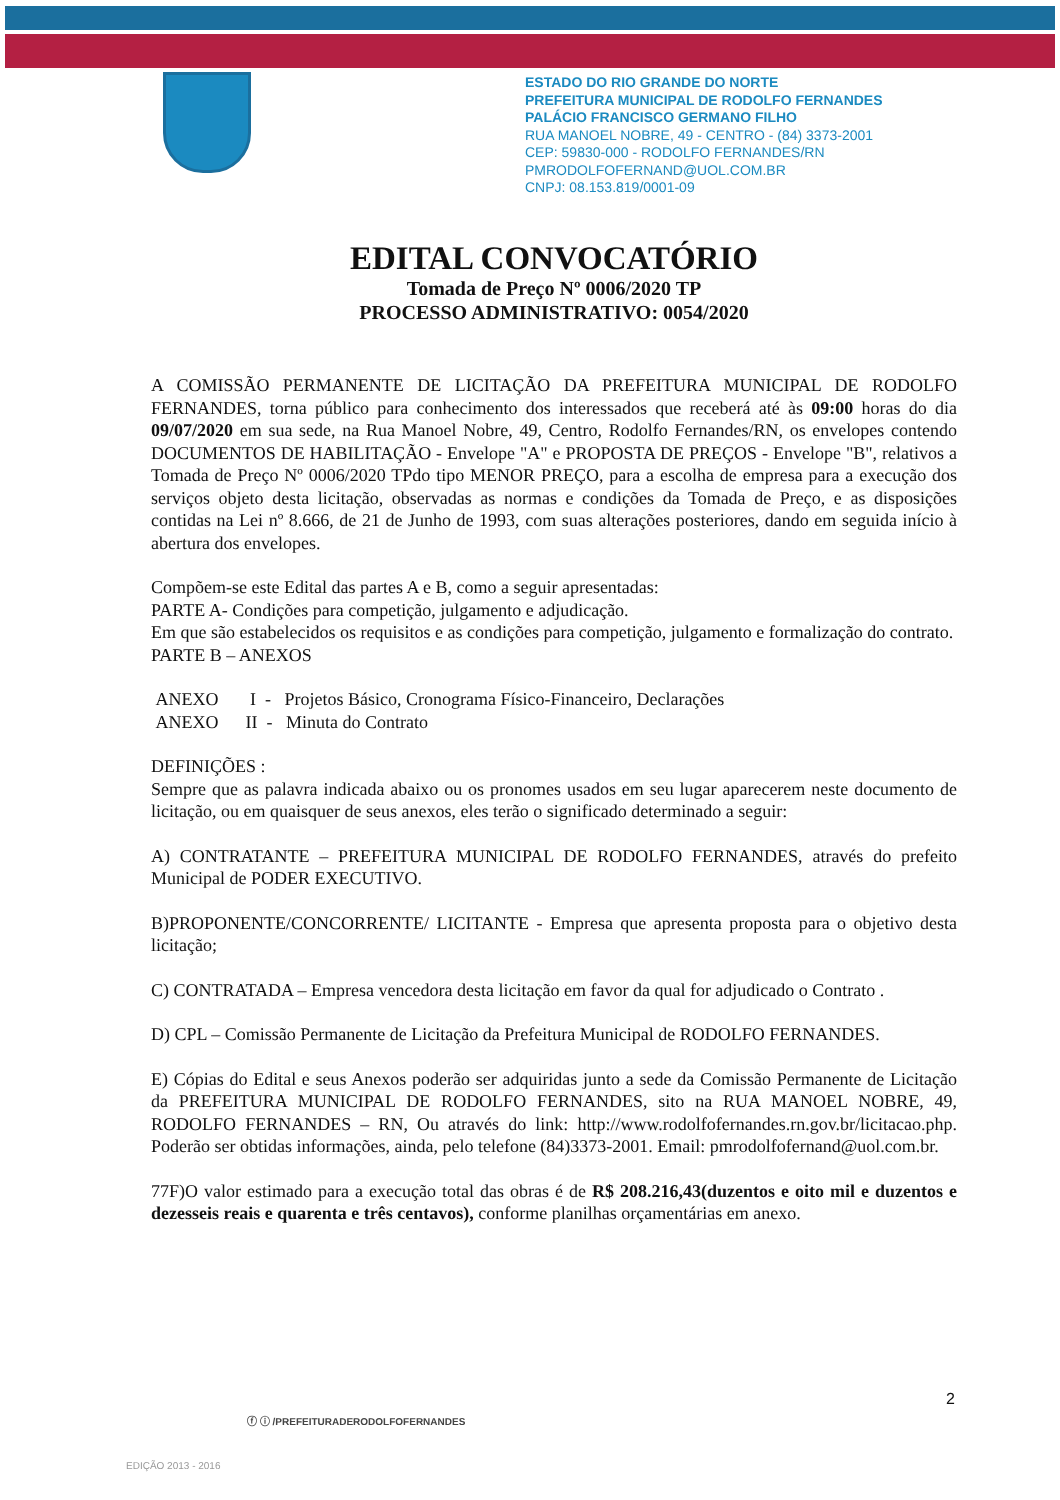ESTADO DO RIO GRANDE DO NORTE
PREFEITURA MUNICIPAL DE RODOLFO FERNANDES
PALÁCIO FRANCISCO GERMANO FILHO
RUA MANOEL NOBRE, 49 - CENTRO - (84) 3373-2001
CEP: 59830-000 - RODOLFO FERNANDES/RN
PMRODOLFOFERNAND@UOL.COM.BR
CNPJ: 08.153.819/0001-09
EDITAL CONVOCATÓRIO
Tomada de Preço Nº 0006/2020 TP
PROCESSO ADMINISTRATIVO: 0054/2020
A COMISSÃO PERMANENTE DE LICITAÇÃO DA PREFEITURA MUNICIPAL DE RODOLFO FERNANDES, torna público para conhecimento dos interessados que receberá até às 09:00 horas do dia 09/07/2020 em sua sede, na Rua Manoel Nobre, 49, Centro, Rodolfo Fernandes/RN, os envelopes contendo DOCUMENTOS DE HABILITAÇÃO - Envelope "A" e PROPOSTA DE PREÇOS - Envelope "B", relativos a Tomada de Preço Nº 0006/2020 TPdo tipo MENOR PREÇO, para a escolha de empresa para a execução dos serviços objeto desta licitação, observadas as normas e condições da Tomada de Preço, e as disposições contidas na Lei nº 8.666, de 21 de Junho de 1993, com suas alterações posteriores, dando em seguida início à abertura dos envelopes.
Compõem-se este Edital das partes A e B, como a seguir apresentadas:
PARTE A- Condições para competição, julgamento e adjudicação.
Em que são estabelecidos os requisitos e as condições para competição, julgamento e formalização do contrato.
PARTE B – ANEXOS
ANEXO I - Projetos Básico, Cronograma Físico-Financeiro, Declarações
ANEXO II - Minuta do Contrato
DEFINIÇÕES :
Sempre que as palavra indicada abaixo ou os pronomes usados em seu lugar aparecerem neste documento de licitação, ou em quaisquer de seus anexos, eles terão o significado determinado a seguir:
A) CONTRATANTE – PREFEITURA MUNICIPAL DE RODOLFO FERNANDES, através do prefeito Municipal de PODER EXECUTIVO.
B)PROPONENTE/CONCORRENTE/ LICITANTE - Empresa que apresenta proposta para o objetivo desta licitação;
C) CONTRATADA – Empresa vencedora desta licitação em favor da qual for adjudicado o Contrato .
D) CPL – Comissão Permanente de Licitação da Prefeitura Municipal de RODOLFO FERNANDES.
E) Cópias do Edital e seus Anexos poderão ser adquiridas junto a sede da Comissão Permanente de Licitação da PREFEITURA MUNICIPAL DE RODOLFO FERNANDES, sito na RUA MANOEL NOBRE, 49, RODOLFO FERNANDES – RN, Ou através do link: http://www.rodolfofernandes.rn.gov.br/licitacao.php. Poderão ser obtidas informações, ainda, pelo telefone (84)3373-2001. Email: pmrodolfofernand@uol.com.br.
77F)O valor estimado para a execução total das obras é de R$ 208.216,43(duzentos e oito mil e duzentos e dezesseis reais e quarenta e três centavos), conforme planilhas orçamentárias em anexo.
2
ⓕ ⓘ /PREFEITURADERODOLFOFERNANDES
EDIÇÃO 2013 - 2016